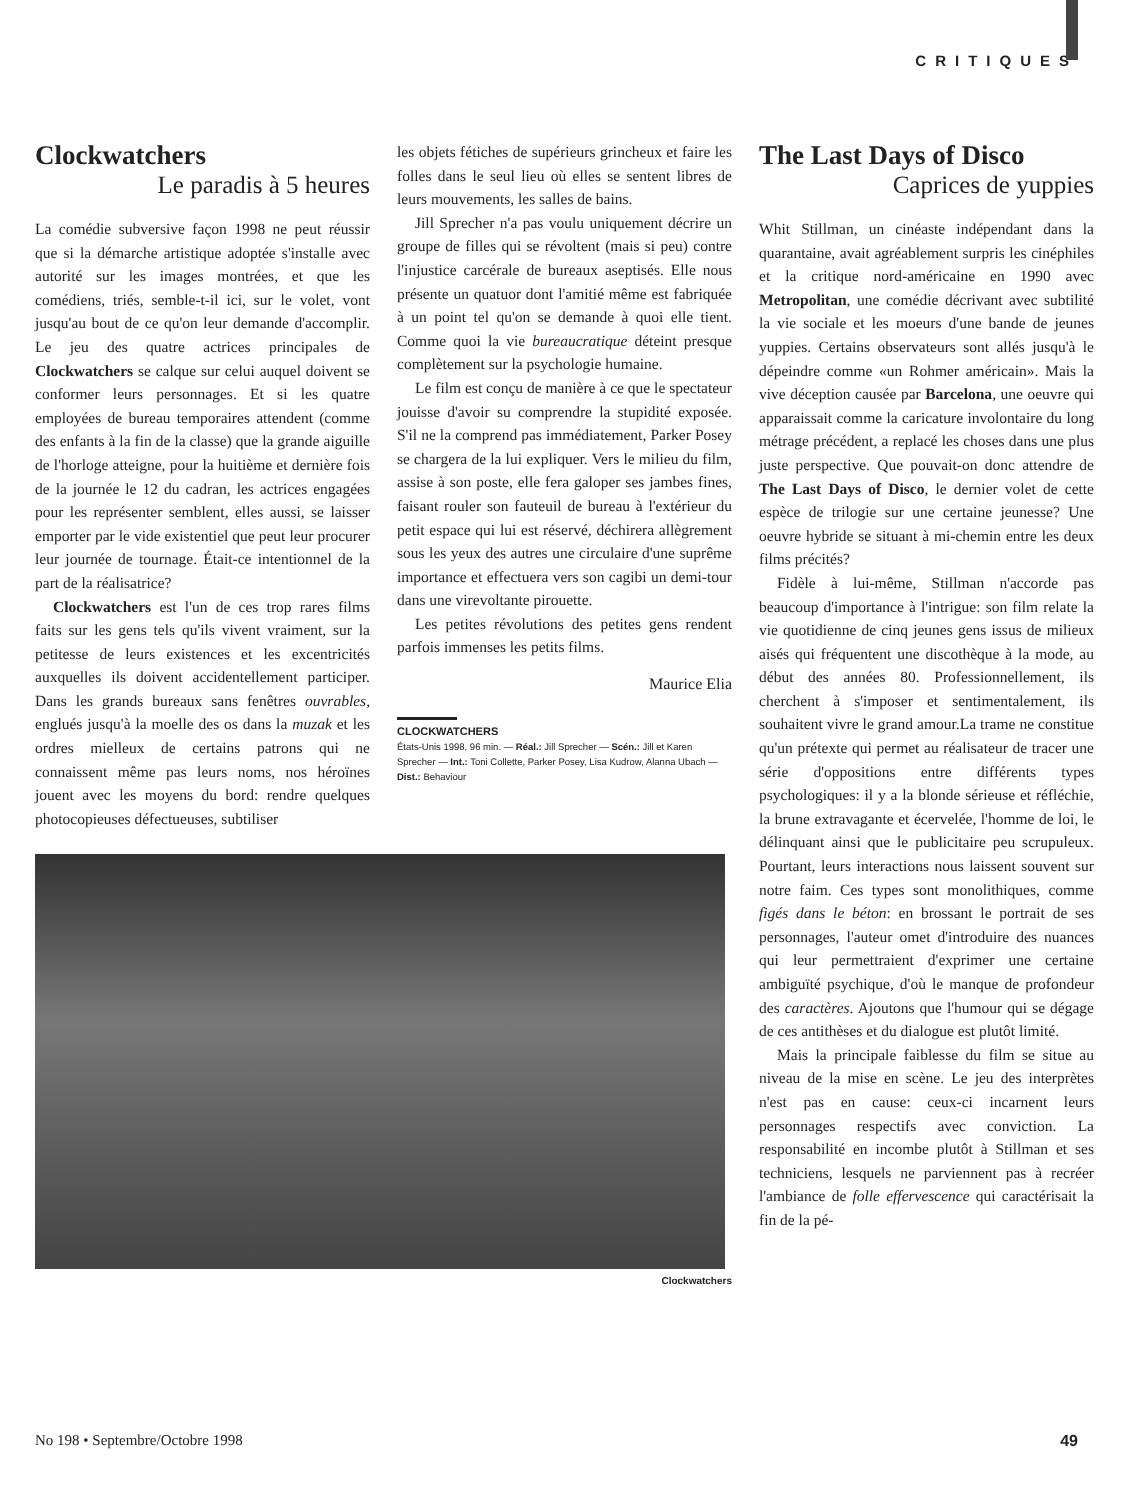CRITIQUES
Clockwatchers
Le paradis à 5 heures
La comédie subversive façon 1998 ne peut réussir que si la démarche artistique adoptée s'installe avec autorité sur les images montrées, et que les comédiens, triés, semble-t-il ici, sur le volet, vont jusqu'au bout de ce qu'on leur demande d'accomplir. Le jeu des quatre actrices principales de Clockwatchers se calque sur celui auquel doivent se conformer leurs personnages. Et si les quatre employées de bureau temporaires attendent (comme des enfants à la fin de la classe) que la grande aiguille de l'horloge atteigne, pour la huitième et dernière fois de la journée le 12 du cadran, les actrices engagées pour les représenter semblent, elles aussi, se laisser emporter par le vide existentiel que peut leur procurer leur journée de tournage. Était-ce intentionnel de la part de la réalisatrice?
Clockwatchers est l'un de ces trop rares films faits sur les gens tels qu'ils vivent vraiment, sur la petitesse de leurs existences et les excentricités auxquelles ils doivent accidentellement participer. Dans les grands bureaux sans fenêtres ouvrables, englués jusqu'à la moelle des os dans la muzak et les ordres mielleux de certains patrons qui ne connaissent même pas leurs noms, nos héroïnes jouent avec les moyens du bord: rendre quelques photocopieuses défectueuses, subtiliser
les objets fétiches de supérieurs grincheux et faire les folles dans le seul lieu où elles se sentent libres de leurs mouvements, les salles de bains.
Jill Sprecher n'a pas voulu uniquement décrire un groupe de filles qui se révoltent (mais si peu) contre l'injustice carcérale de bureaux aseptisés. Elle nous présente un quatuor dont l'amitié même est fabriquée à un point tel qu'on se demande à quoi elle tient. Comme quoi la vie bureaucratique déteint presque complètement sur la psychologie humaine.
Le film est conçu de manière à ce que le spectateur jouisse d'avoir su comprendre la stupidité exposée. S'il ne la comprend pas immédiatement, Parker Posey se chargera de la lui expliquer. Vers le milieu du film, assise à son poste, elle fera galoper ses jambes fines, faisant rouler son fauteuil de bureau à l'extérieur du petit espace qui lui est réservé, déchirera allègrement sous les yeux des autres une circulaire d'une suprême importance et effectuera vers son cagibi un demi-tour dans une virevoltante pirouette.
Les petites révolutions des petites gens rendent parfois immenses les petits films.
Maurice Elia
CLOCKWATCHERS
États-Unis 1998, 96 min. — Réal.: Jill Sprecher — Scén.: Jill et Karen Sprecher — Int.: Toni Collette, Parker Posey, Lisa Kudrow, Alanna Ubach — Dist.: Behaviour
Clockwatchers
The Last Days of Disco
Caprices de yuppies
Whit Stillman, un cinéaste indépendant dans la quarantaine, avait agréablement surpris les cinéphiles et la critique nord-américaine en 1990 avec Metropolitan, une comédie décrivant avec subtilité la vie sociale et les moeurs d'une bande de jeunes yuppies. Certains observateurs sont allés jusqu'à le dépeindre comme «un Rohmer américain». Mais la vive déception causée par Barcelona, une oeuvre qui apparaissait comme la caricature involontaire du long métrage précédent, a replacé les choses dans une plus juste perspective. Que pouvait-on donc attendre de The Last Days of Disco, le dernier volet de cette espèce de trilogie sur une certaine jeunesse? Une oeuvre hybride se situant à mi-chemin entre les deux films précités?
Fidèle à lui-même, Stillman n'accorde pas beaucoup d'importance à l'intrigue: son film relate la vie quotidienne de cinq jeunes gens issus de milieux aisés qui fréquentent une discothèque à la mode, au début des années 80. Professionnellement, ils cherchent à s'imposer et sentimentalement, ils souhaitent vivre le grand amour.La trame ne constitue qu'un prétexte qui permet au réalisateur de tracer une série d'oppositions entre différents types psychologiques: il y a la blonde sérieuse et réfléchie, la brune extravagante et écervelée, l'homme de loi, le délinquant ainsi que le publicitaire peu scrupuleux. Pourtant, leurs interactions nous laissent souvent sur notre faim. Ces types sont monolithiques, comme figés dans le béton: en brossant le portrait de ses personnages, l'auteur omet d'introduire des nuances qui leur permettraient d'exprimer une certaine ambiguïté psychique, d'où le manque de profondeur des caractères. Ajoutons que l'humour qui se dégage de ces antithèses et du dialogue est plutôt limité.
Mais la principale faiblesse du film se situe au niveau de la mise en scène. Le jeu des interprètes n'est pas en cause: ceux-ci incarnent leurs personnages respectifs avec conviction. La responsabilité en incombe plutôt à Stillman et ses techniciens, lesquels ne parviennent pas à recréer l'ambiance de folle effervescence qui caractérisait la fin de la pé-
No 198 • Septembre/Octobre 1998 49